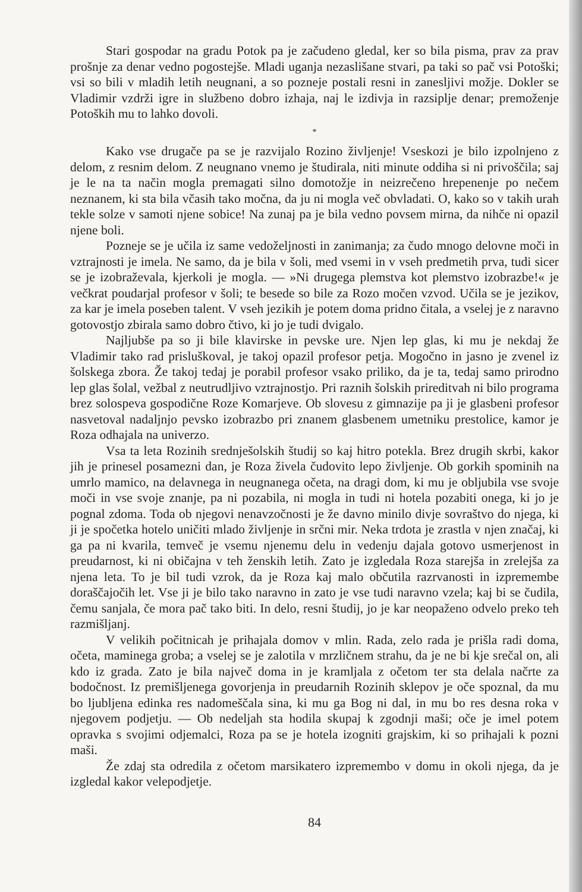Stari gospodar na gradu Potok pa je začudeno gledal, ker so bila pisma, prav za prav prošnje za denar vedno pogostejše. Mladi uganja nezaslišane stvari, pa taki so pač vsi Potoški; vsi so bili v mladih letih neugnani, a so pozneje postali resni in zanesljivi možje. Dokler se Vladimir vzdrži igre in službeno dobro izhaja, naj le izdivja in razsiplje denar; premoženje Potoških mu to lahko dovoli.
*
Kako vse drugače pa se je razvijalo Rozino življenje! Vseskozi je bilo izpolnjeno z delom, z resnim delom. Z neugnano vnemo je študirala, niti minute oddiha si ni privoščila; saj je le na ta način mogla premagati silno domotožje in neizrečeno hrepenenje po nečem neznanem, ki sta bila včasih tako močna, da ju ni mogla več obvladati. O, kako so v takih urah tekle solze v samoti njene sobice! Na zunaj pa je bila vedno povsem mirna, da nihče ni opazil njene boli.
Pozneje se je učila iz same vedoželjnosti in zanimanja; za čudo mnogo delovne moči in vztrajnosti je imela. Ne samo, da je bila v šoli, med vsemi in v vseh predmetih prva, tudi sicer se je izobraževala, kjerkoli je mogla. — »Ni drugega plemstva kot plemstvo izobrazbe!« je večkrat poudarjal profesor v šoli; te besede so bile za Rozo močen vzvod. Učila se je jezikov, za kar je imela poseben talent. V vseh jezikih je potem doma pridno čitala, a vselej je z naravno gotovostjo zbirala samo dobro čtivo, ki jo je tudi dvigalo.
Najljubše pa so ji bile klavirske in pevske ure. Njen lep glas, ki mu je nekdaj že Vladimir tako rad prisluškoval, je takoj opazil profesor petja. Mogočno in jasno je zvenel iz šolskega zbora. Že takoj tedaj je porabil profesor vsako priliko, da je ta, tedaj samo prirodno lep glas šolal, vežbal z neutrudljivo vztrajnostjo. Pri raznih šolskih prireditvah ni bilo programa brez solospeva gospodične Roze Komarjeve. Ob slovesu z gimnazije pa ji je glasbeni profesor nasvetoval nadaljnjo pevsko izobrazbo pri znanem glasbenem umetniku prestolice, kamor je Roza odhajala na univerzo.
Vsa ta leta Rozinih srednješolskih študij so kaj hitro potekla. Brez drugih skrbi, kakor jih je prinesel posamezni dan, je Roza živela čudovito lepo življenje. Ob gorkih spominih na umrlo mamico, na delavnega in neugnanega očeta, na dragi dom, ki mu je obljubila vse svoje moči in vse svoje znanje, pa ni pozabila, ni mogla in tudi ni hotela pozabiti onega, ki jo je pognal zdoma. Toda ob njegovi nenavzočnosti je že davno minilo divje sovraštvo do njega, ki ji je spočetka hotelo uničiti mlado življenje in srčni mir. Neka trdota je zrastla v njen značaj, ki ga pa ni kvarila, temveč je vsemu njenemu delu in vedenju dajala gotovo usmerjenost in preudarnost, ki ni običajna v teh ženskih letih. Zato je izgledala Roza starejša in zrelejša za njena leta. To je bil tudi vzrok, da je Roza kaj malo občutila razrvanosti in izpremembe doraščajočih let. Vse ji je bilo tako naravno in zato je vse tudi naravno vzela; kaj bi se čudila, čemu sanjala, če mora pač tako biti. In delo, resni študij, jo je kar neopaženo odvelo preko teh razmišljanj.
V velikih počitnicah je prihajala domov v mlin. Rada, zelo rada je prišla radi doma, očeta, maminega groba; a vselej se je zalotila v mrzličnem strahu, da je ne bi kje srečal on, ali kdo iz grada. Zato je bila največ doma in je kramljala z očetom ter sta delala načrte za bodočnost. Iz premišljenega govorjenja in preudarnih Rozinih sklepov je oče spoznal, da mu bo ljubljena edinka res nadomeščala sina, ki mu ga Bog ni dal, in mu bo res desna roka v njegovem podjetju. — Ob nedeljah sta hodila skupaj k zgodnji maši; oče je imel potem opravka s svojimi odjemalci, Roza pa se je hotela izogniti grajskim, ki so prihajali k pozni maši.
Že zdaj sta odredila z očetom marsikatero izpremembo v domu in okoli njega, da je izgledal kakor velepodjetje.
84